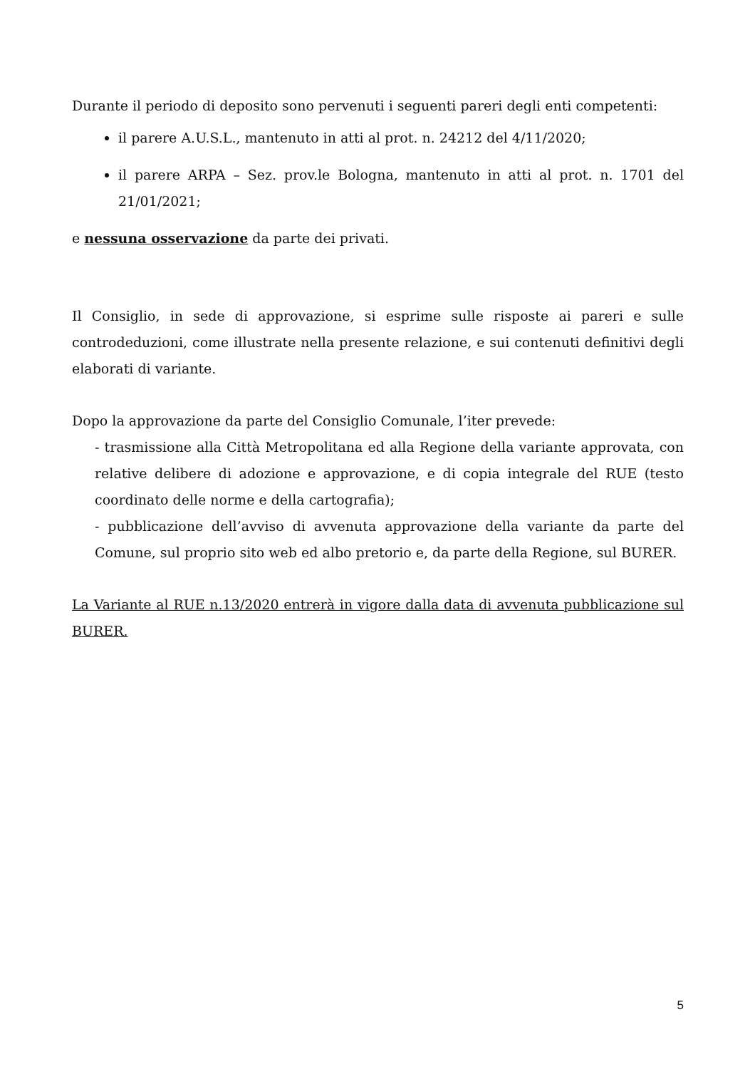Durante il periodo di deposito sono pervenuti i seguenti pareri degli enti competenti:
il parere A.U.S.L., mantenuto in atti al prot. n. 24212 del 4/11/2020;
il parere ARPA – Sez. prov.le Bologna, mantenuto in atti al prot. n. 1701 del 21/01/2021;
e nessuna osservazione da parte dei privati.
Il Consiglio, in sede di approvazione, si esprime sulle risposte ai pareri e sulle controdeduzioni, come illustrate nella presente relazione, e sui contenuti definitivi degli elaborati di variante.
Dopo la approvazione da parte del Consiglio Comunale, l’iter prevede:
- trasmissione alla Città Metropolitana ed alla Regione della variante approvata, con relative delibere di adozione e approvazione, e di copia integrale del RUE (testo coordinato delle norme e della cartografia);
- pubblicazione dell’avviso di avvenuta approvazione della variante da parte del Comune, sul proprio sito web ed albo pretorio e, da parte della Regione, sul BURER.
La Variante al RUE n.13/2020 entrerà in vigore dalla data di avvenuta pubblicazione sul BURER.
5